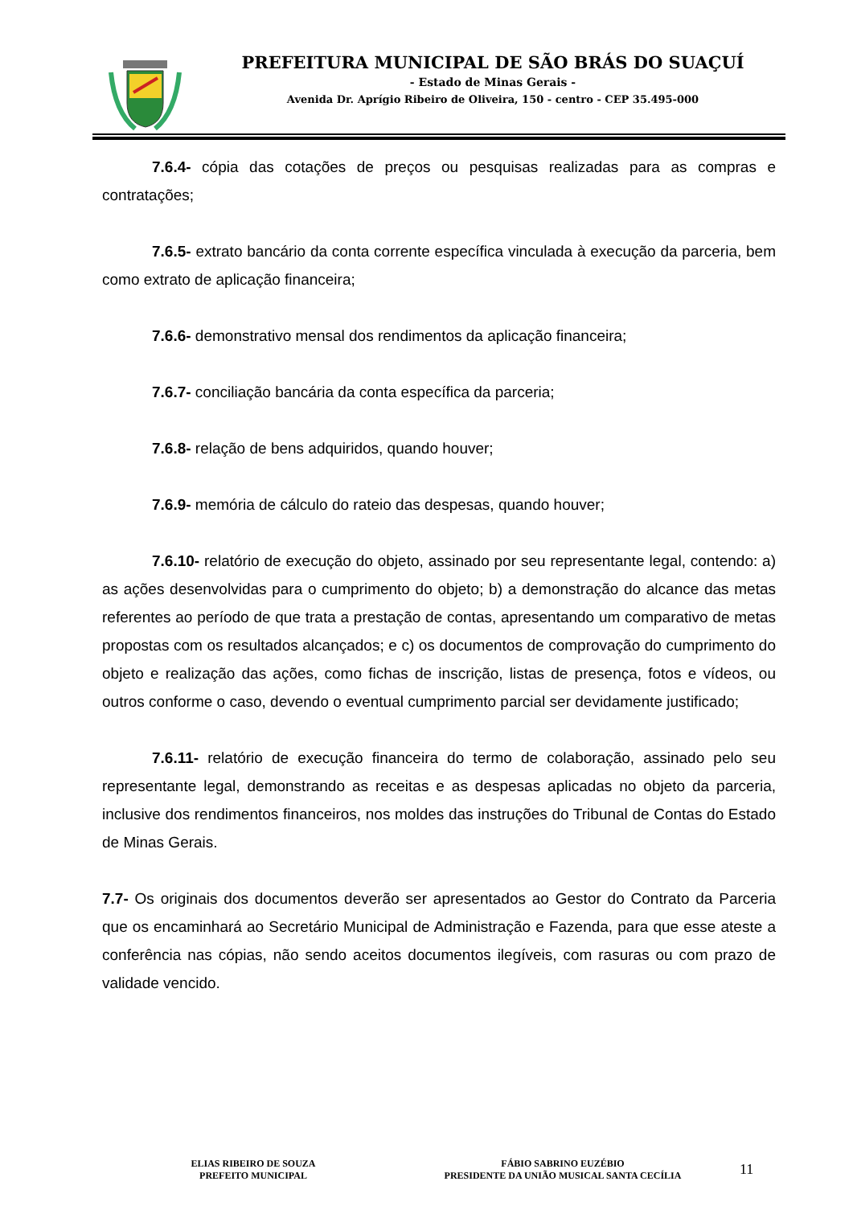PREFEITURA MUNICIPAL DE SÃO BRÁS DO SUAÇUÍ
- Estado de Minas Gerais -
Avenida Dr. Aprígio Ribeiro de Oliveira, 150 - centro - CEP 35.495-000
7.6.4- cópia das cotações de preços ou pesquisas realizadas para as compras e contratações;
7.6.5- extrato bancário da conta corrente específica vinculada à execução da parceria, bem como extrato de aplicação financeira;
7.6.6- demonstrativo mensal dos rendimentos da aplicação financeira;
7.6.7- conciliação bancária da conta específica da parceria;
7.6.8- relação de bens adquiridos, quando houver;
7.6.9- memória de cálculo do rateio das despesas, quando houver;
7.6.10- relatório de execução do objeto, assinado por seu representante legal, contendo: a) as ações desenvolvidas para o cumprimento do objeto; b) a demonstração do alcance das metas referentes ao período de que trata a prestação de contas, apresentando um comparativo de metas propostas com os resultados alcançados; e c) os documentos de comprovação do cumprimento do objeto e realização das ações, como fichas de inscrição, listas de presença, fotos e vídeos, ou outros conforme o caso, devendo o eventual cumprimento parcial ser devidamente justificado;
7.6.11- relatório de execução financeira do termo de colaboração, assinado pelo seu representante legal, demonstrando as receitas e as despesas aplicadas no objeto da parceria, inclusive dos rendimentos financeiros, nos moldes das instruções do Tribunal de Contas do Estado de Minas Gerais.
7.7- Os originais dos documentos deverão ser apresentados ao Gestor do Contrato da Parceria que os encaminhará ao Secretário Municipal de Administração e Fazenda, para que esse ateste a conferência nas cópias, não sendo aceitos documentos ilegíveis, com rasuras ou com prazo de validade vencido.
ELIAS RIBEIRO DE SOUZA
PREFEITO MUNICIPAL
FÁBIO SABRINO EUZÉBIO
PRESIDENTE DA UNIÃO MUSICAL SANTA CECÍLIA
11